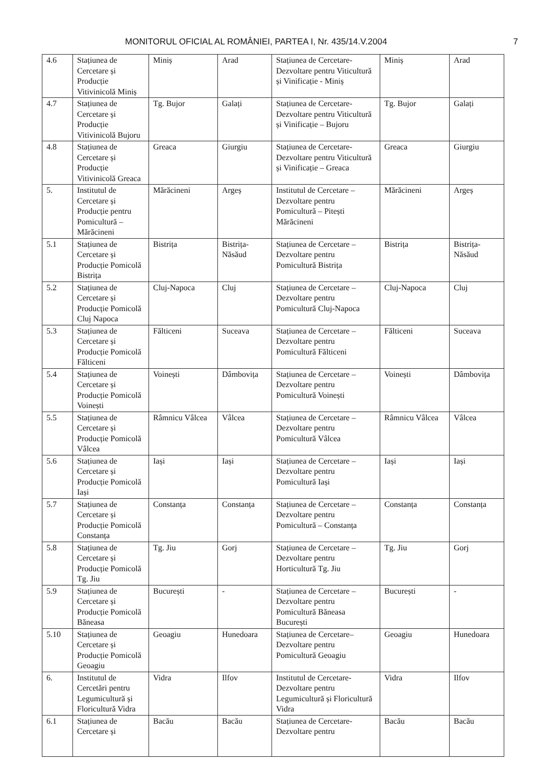MONITORUL OFICIAL AL ROMÂNIEI, PARTEA I, Nr. 435/14.V.2004 7
| 4.6 | Stațiunea de Cercetare și Producție Vitivinicolă Miniș | Miniș | Arad | Stațiunea de Cercetare-Dezvoltare pentru Viticultură și Vinificație - Miniș | Miniș | Arad |
| 4.7 | Stațiunea de Cercetare și Producție Vitivinicolă Bujoru | Tg. Bujor | Galați | Stațiunea de Cercetare-Dezvoltare pentru Viticultură și Vinificație – Bujoru | Tg. Bujor | Galați |
| 4.8 | Stațiunea de Cercetare și Producție Vitivinicolă Greaca | Greaca | Giurgiu | Stațiunea de Cercetare-Dezvoltare pentru Viticultură și Vinificație – Greaca | Greaca | Giurgiu |
| 5. | Institutul de Cercetare și Producție pentru Pomicultură – Mărăcineni | Mărăcineni | Argeș | Institutul de Cercetare – Dezvoltare pentru Pomicultură – Pitești Mărăcineni | Mărăcineni | Argeș |
| 5.1 | Stațiunea de Cercetare și Producție Pomicolă Bistrița | Bistrița | Bistrița-Năsăud | Stațiunea de Cercetare – Dezvoltare pentru Pomicultură Bistrița | Bistrița | Bistrița-Năsăud |
| 5.2 | Stațiunea de Cercetare și Producție Pomicolă Cluj Napoca | Cluj-Napoca | Cluj | Stațiunea de Cercetare – Dezvoltare pentru Pomicultură Cluj-Napoca | Cluj-Napoca | Cluj |
| 5.3 | Stațiunea de Cercetare și Producție Pomicolă Fălticeni | Fălticeni | Suceava | Stațiunea de Cercetare – Dezvoltare pentru Pomicultură Fălticeni | Fălticeni | Suceava |
| 5.4 | Stațiunea de Cercetare și Producție Pomicolă Voinești | Voinești | Dâmbovița | Stațiunea de Cercetare – Dezvoltare pentru Pomicultură Voinești | Voinești | Dâmbovița |
| 5.5 | Stațiunea de Cercetare și Producție Pomicolă Vâlcea | Râmnicu Vâlcea | Vâlcea | Stațiunea de Cercetare – Dezvoltare pentru Pomicultură Vâlcea | Râmnicu Vâlcea | Vâlcea |
| 5.6 | Stațiunea de Cercetare și Producție Pomicolă Iași | Iași | Iași | Stațiunea de Cercetare – Dezvoltare pentru Pomicultură Iași | Iași | Iași |
| 5.7 | Stațiunea de Cercetare și Producție Pomicolă Constanța | Constanța | Constanța | Stațiunea de Cercetare – Dezvoltare pentru Pomicultură – Constanța | Constanța | Constanța |
| 5.8 | Stațiunea de Cercetare și Producție Pomicolă Tg. Jiu | Tg. Jiu | Gorj | Stațiunea de Cercetare – Dezvoltare pentru Horticultură Tg. Jiu | Tg. Jiu | Gorj |
| 5.9 | Stațiunea de Cercetare și Producție Pomicolă Băneasa | București | - | Stațiunea de Cercetare – Dezvoltare pentru Pomicultură Băneasa București | București | - |
| 5.10 | Stațiunea de Cercetare și Producție Pomicolă Geoagiu | Geoagiu | Hunedoara | Stațiunea de Cercetare– Dezvoltare pentru Pomicultură Geoagiu | Geoagiu | Hunedoara |
| 6. | Institutul de Cercetări pentru Legumicultură și Floricultură Vidra | Vidra | Ilfov | Institutul de Cercetare-Dezvoltare pentru Legumicultură și Floricultură Vidra | Vidra | Ilfov |
| 6.1 | Stațiunea de Cercetare și | Bacău | Bacău | Stațiunea de Cercetare-Dezvoltare pentru | Bacău | Bacău |